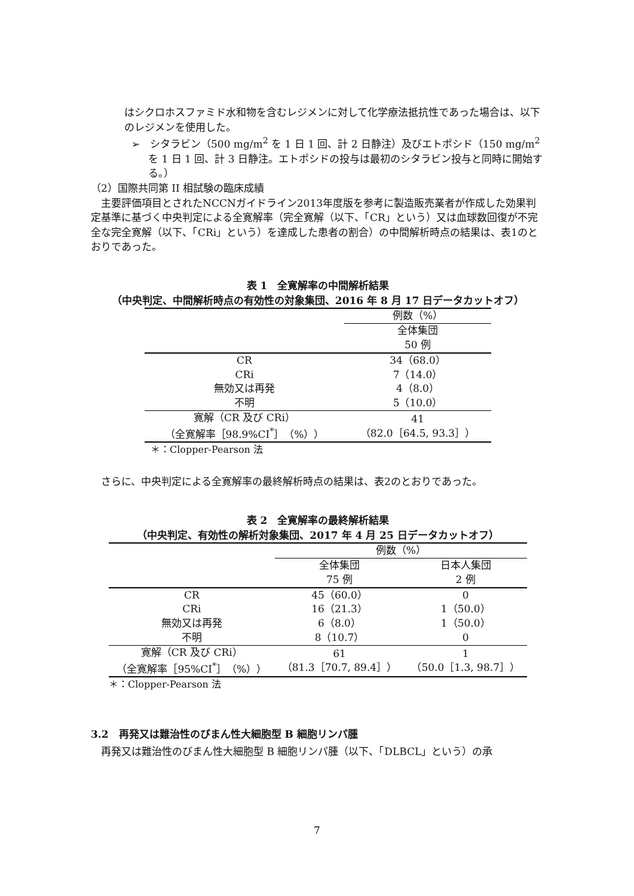はシクロホスファミド水和物を含むレジメンに対して化学療法抵抗性であった場合は、以下のレジメンを使用した。
➢　シタラビン（500 mg/m<sup>2</sup> を 1 日 1 回、計 2 日静注）及びエトポシド（150 mg/m<sup>2</sup> を 1 日 1 回、計 3 日静注。エトポシドの投与は最初のシタラビン投与と同時に開始する。）
（2）国際共同第 II 相試験の臨床成績
　主要評価項目とされたNCCNガイドライン2013年度版を参考に製造販売業者が作成した効果判定基準に基づく中央判定による全寛解率（完全寛解（以下、「CR」という）又は血球数回復が不完全な完全寛解（以下、「CRi」という）を達成した患者の割合）の中間解析時点の結果は、表1のとおりであった。
表 1　全寛解率の中間解析結果
（中央判定、中間解析時点の有効性の対象集団、2016 年 8 月 17 日データカットオフ）
| | 例数（%） |
| --- | --- |
| | 全体集団 50 例 |
| CR | 34（68.0） |
| CRi | 7（14.0） |
| 無効又は再発 | 4（8.0） |
| 不明 | 5（10.0） |
| 寛解（CR 及び CRi） （全寛解率［98.9%CI<sup>*</sup>］（%）） | 41 （82.0［64.5, 93.3］） |
＊：Clopper-Pearson 法
　さらに、中央判定による全寛解率の最終解析時点の結果は、表2のとおりであった。
表 2　全寛解率の最終解析結果
（中央判定、有効性の解析対象集団、2017 年 4 月 25 日データカットオフ）
| | 例数（%） | |
| --- | --- | --- |
| | 全体集団 75 例 | 日本人集団 2 例 |
| CR | 45（60.0） | 0 |
| CRi | 16（21.3） | 1（50.0） |
| 無効又は再発 | 6（8.0） | 1（50.0） |
| 不明 | 8（10.7） | 0 |
| 寛解（CR 及び CRi） （全寛解率［95%CI<sup>*</sup>］（%）） | 61 （81.3［70.7, 89.4］） | 1 （50.0［1.3, 98.7］） |
＊：Clopper-Pearson 法
3.2　再発又は難治性のびまん性大細胞型 B 細胞リンパ腫
　再発又は難治性のびまん性大細胞型 B 細胞リンパ腫（以下、「DLBCL」という）の承
7